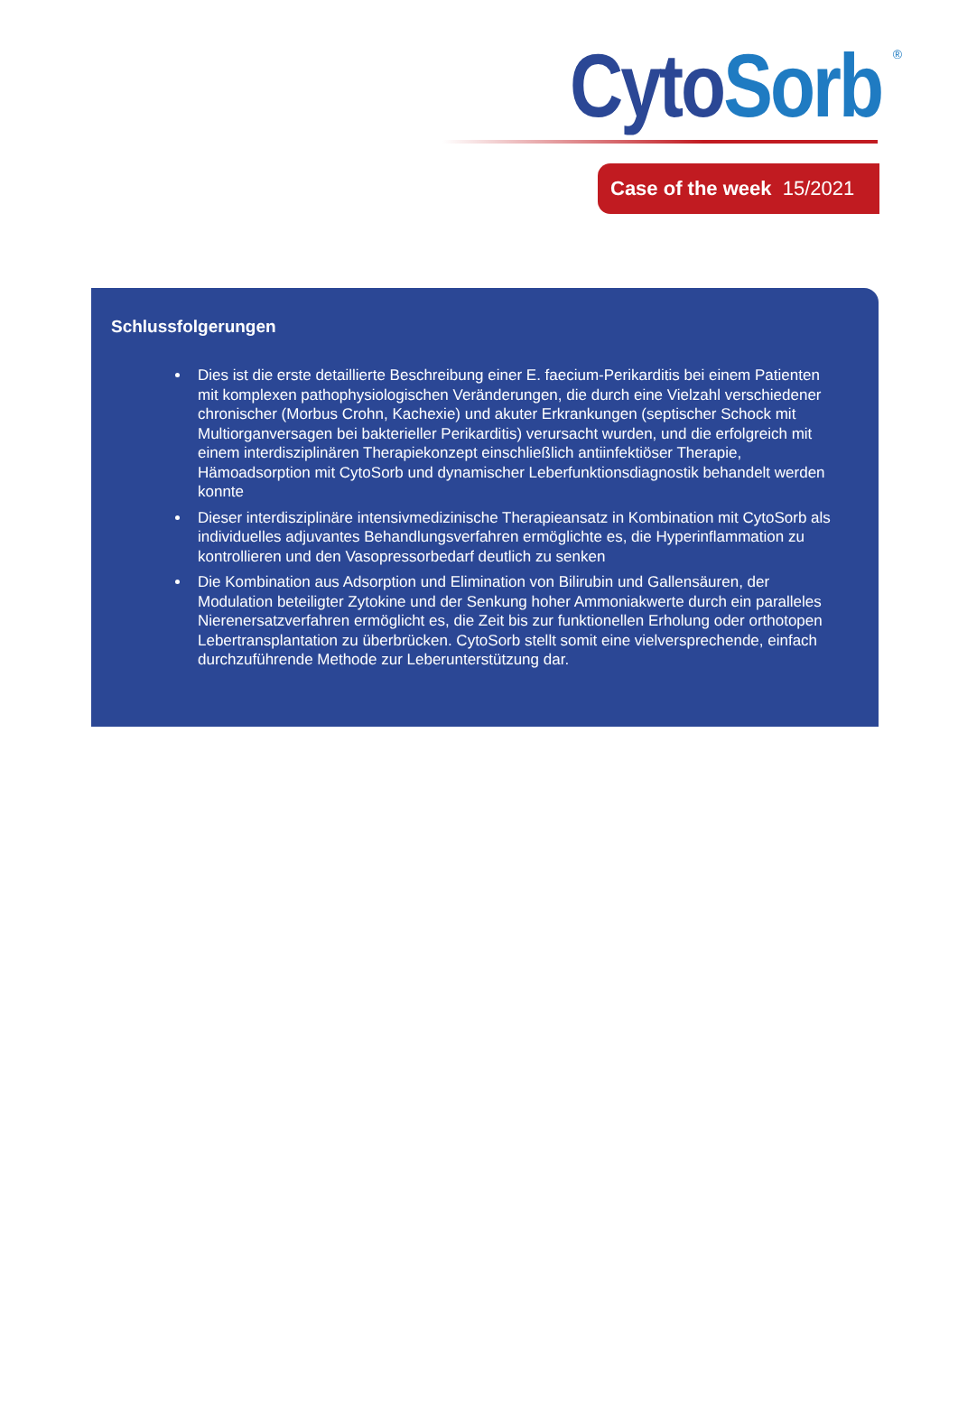Cyto Sorb<sup>®</sup>
Case of the week 15/2021
Schlussfolgerungen
Dies ist die erste detaillierte Beschreibung einer E. faecium-Perikarditis bei einem Patienten mit komplexen pathophysiologischen Veränderungen, die durch eine Vielzahl verschiedener chronischer (Morbus Crohn, Kachexie) und akuter Erkrankungen (septischer Schock mit Multiorganversagen bei bakterieller Perikarditis) verursacht wurden, und die erfolgreich mit einem interdisziplinären Therapiekonzept einschließlich antiinfektiöser Therapie, Hämoadsorption mit CytoSorb und dynamischer Leberfunktionsdiagnostik behandelt werden konnte
Dieser interdisziplinäre intensivmedizinische Therapieansatz in Kombination mit CytoSorb als individuelles adjuvantes Behandlungsverfahren ermöglichte es, die Hyperinflammation zu kontrollieren und den Vasopressorbedarf deutlich zu senken
Die Kombination aus Adsorption und Elimination von Bilirubin und Gallensäuren, der Modulation beteiligter Zytokine und der Senkung hoher Ammoniakwerte durch ein paralleles Nierenersatzverfahren ermöglicht es, die Zeit bis zur funktionellen Erholung oder orthotopen Lebertransplantation zu überbrücken. CytoSorb stellt somit eine vielversprechende, einfach durchzuführende Methode zur Leberunterstützung dar.